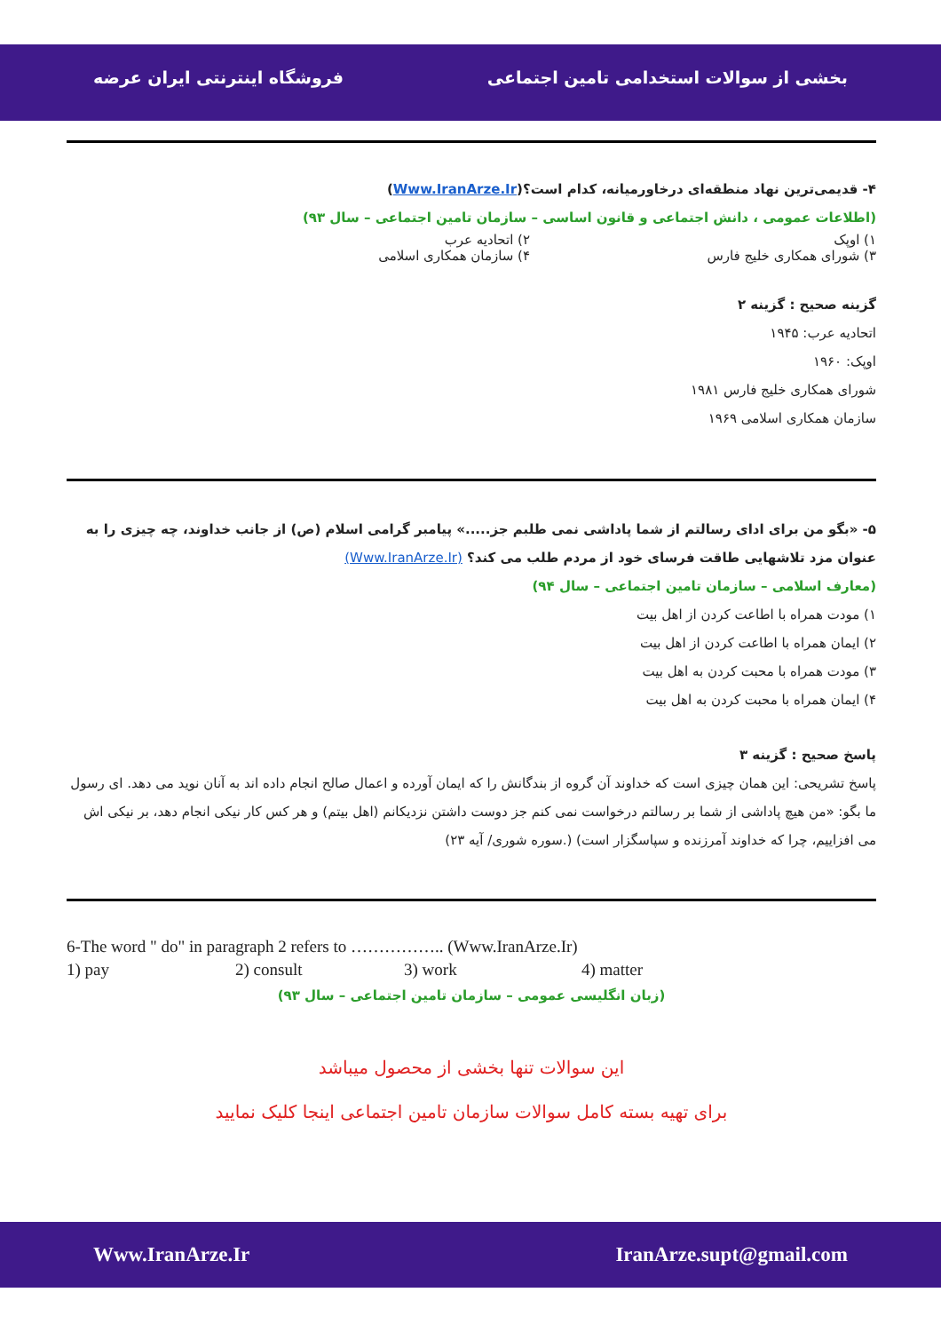بخشی از سوالات استخدامی تامین اجتماعی فروشگاه اینترنتی ایران عرضه
۴- قدیمی‌ترین نهاد منطقه‌ای درخاورمیانه، کدام است؟(Www.IranArze.Ir)
(اطلاعات عمومی ، دانش اجتماعی و قانون اساسی – سازمان تامین اجتماعی – سال ۹۳)
۱) اوپک ۲) اتحادیه عرب
۳) شورای همکاری خلیج فارس ۴) سازمان همکاری اسلامی
گزینه صحیح : گزینه ۲
اتحادیه عرب: ۱۹۴۵
اوپک: ۱۹۶۰
شورای همکاری خلیج فارس ۱۹۸۱
سازمان همکاری اسلامی ۱۹۶۹
۵- «بگو من برای ادای رسالتم از شما پاداشی نمی طلبم جز.....» پیامبر گرامی اسلام (ص) از جانب خداوند، چه چیزی را به عنوان مزد تلاشهایی طاقت فرسای خود از مردم طلب می کند؟ (Www.IranArze.Ir)
(معارف اسلامی – سازمان تامین اجتماعی – سال ۹۴)
۱) مودت همراه با اطاعت کردن از اهل بیت
۲) ایمان همراه با اطاعت کردن از اهل بیت
۳) مودت همراه با محبت کردن به اهل بیت
۴) ایمان همراه با محبت کردن به اهل بیت
پاسخ صحیح : گزینه ۳
پاسخ تشریحی: این همان چیزی است که خداوند آن گروه از بندگانش را که ایمان آورده و اعمال صالح انجام داده اند به آنان نوید می دهد. ای رسول ما بگو: «من هیچ پاداشی از شما بر رسالتم درخواست نمی کنم جز دوست داشتن نزدیکانم (اهل بیتم) و هر کس کار نیکی انجام دهد، بر نیکی اش می افزاییم، چرا که خداوند آمرزنده و سپاسگزار است) (.سوره شوری/ آیه ۲۳)
6-The word " do" in paragraph 2 refers to …………….. (Www.IranArze.Ir)
1) pay 2) consult 3) work 4) matter
(زبان انگلیسی عمومی – سازمان تامین اجتماعی – سال ۹۳)
این سوالات تنها بخشی از محصول میباشد
برای تهیه بسته کامل سوالات سازمان تامین اجتماعی اینجا کلیک نمایید
Www.IranArze.Ir IranArze.supt@gmail.com